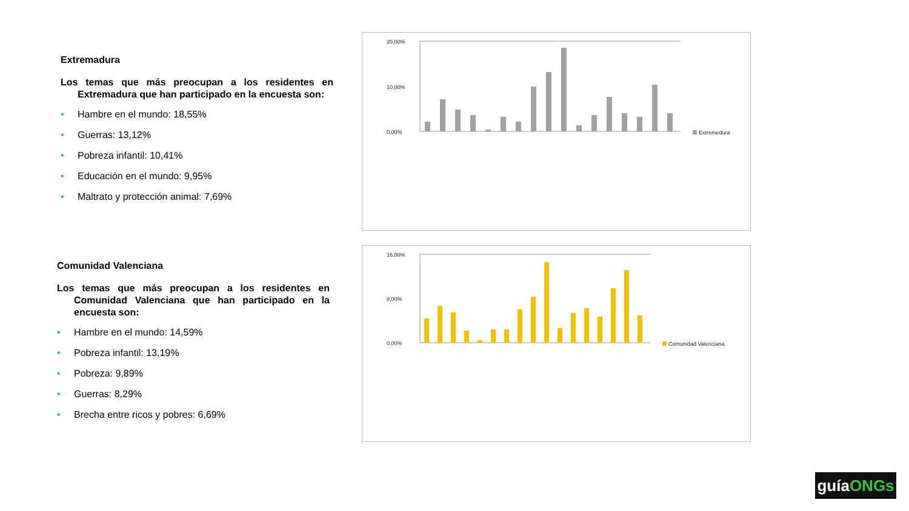Extremadura
Los temas que más preocupan a los residentes en Extremadura que han participado en la encuesta son:
• Hambre en el mundo: 18,55%
• Guerras: 13,12%
• Pobreza infantil: 10,41%
• Educación en el mundo: 9,95%
• Maltrato y protección animal: 7,69%
Comunidad Valenciana
Los temas que más preocupan a los residentes en Comunidad Valenciana que han participado en la encuesta son:
• Hambre en el mundo: 14,59%
• Pobreza infantil: 13,19%
• Pobreza: 9,89%
• Guerras: 8,29%
• Brecha entre ricos y pobres: 6,69%
20,00%
10,00%
0,00%
Extremedura
16,00%
8,00%
0,00%
Comunidad Valenciana
guíaONGs